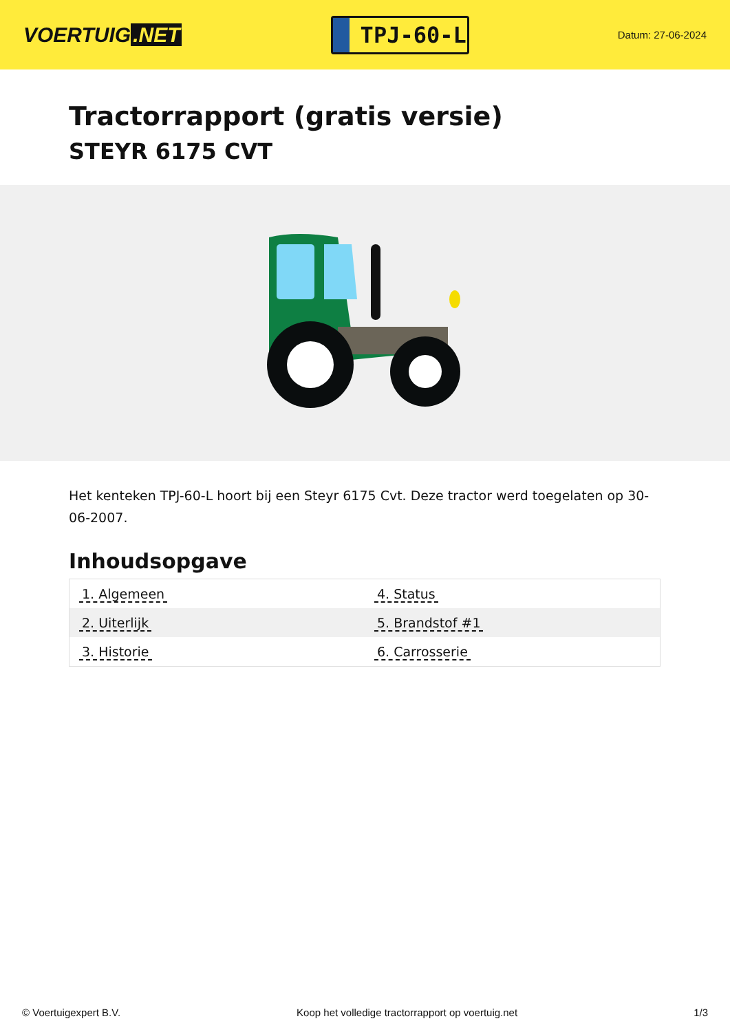VOERTUIG.NET
TPJ-60-L
Datum: 27-06-2024
Tractorrapport (gratis versie)
STEYR 6175 CVT
Het kenteken TPJ-60-L hoort bij een Steyr 6175 Cvt. Deze tractor werd toegelaten op 30-06-2007.
Inhoudsopgave
| 1. Algemeen | 4. Status |
| 2. Uiterlijk | 5. Brandstof #1 |
| 3. Historie | 6. Carrosserie |
© Voertuigexpert B.V. Koop het volledige tractorrapport op voertuig.net 1/3